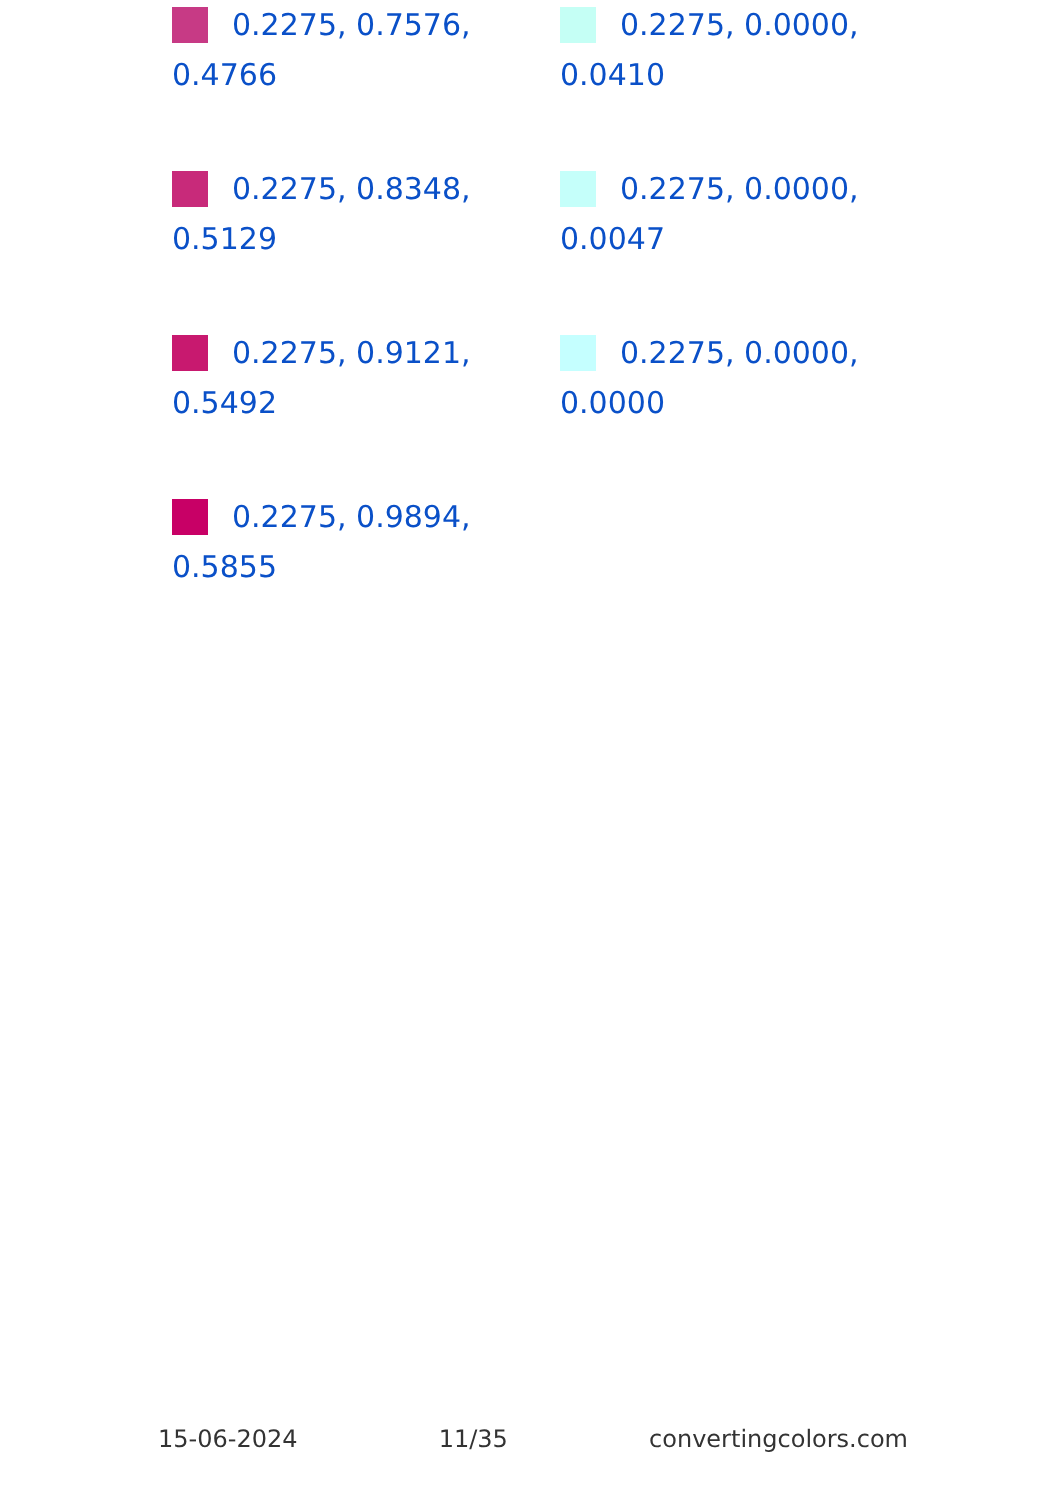0.2275, 0.7576, 0.4766
0.2275, 0.0000, 0.0410
0.2275, 0.8348, 0.5129
0.2275, 0.0000, 0.0047
0.2275, 0.9121, 0.5492
0.2275, 0.0000, 0.0000
0.2275, 0.9894, 0.5855
15-06-2024 11/35 convertingcolors.com